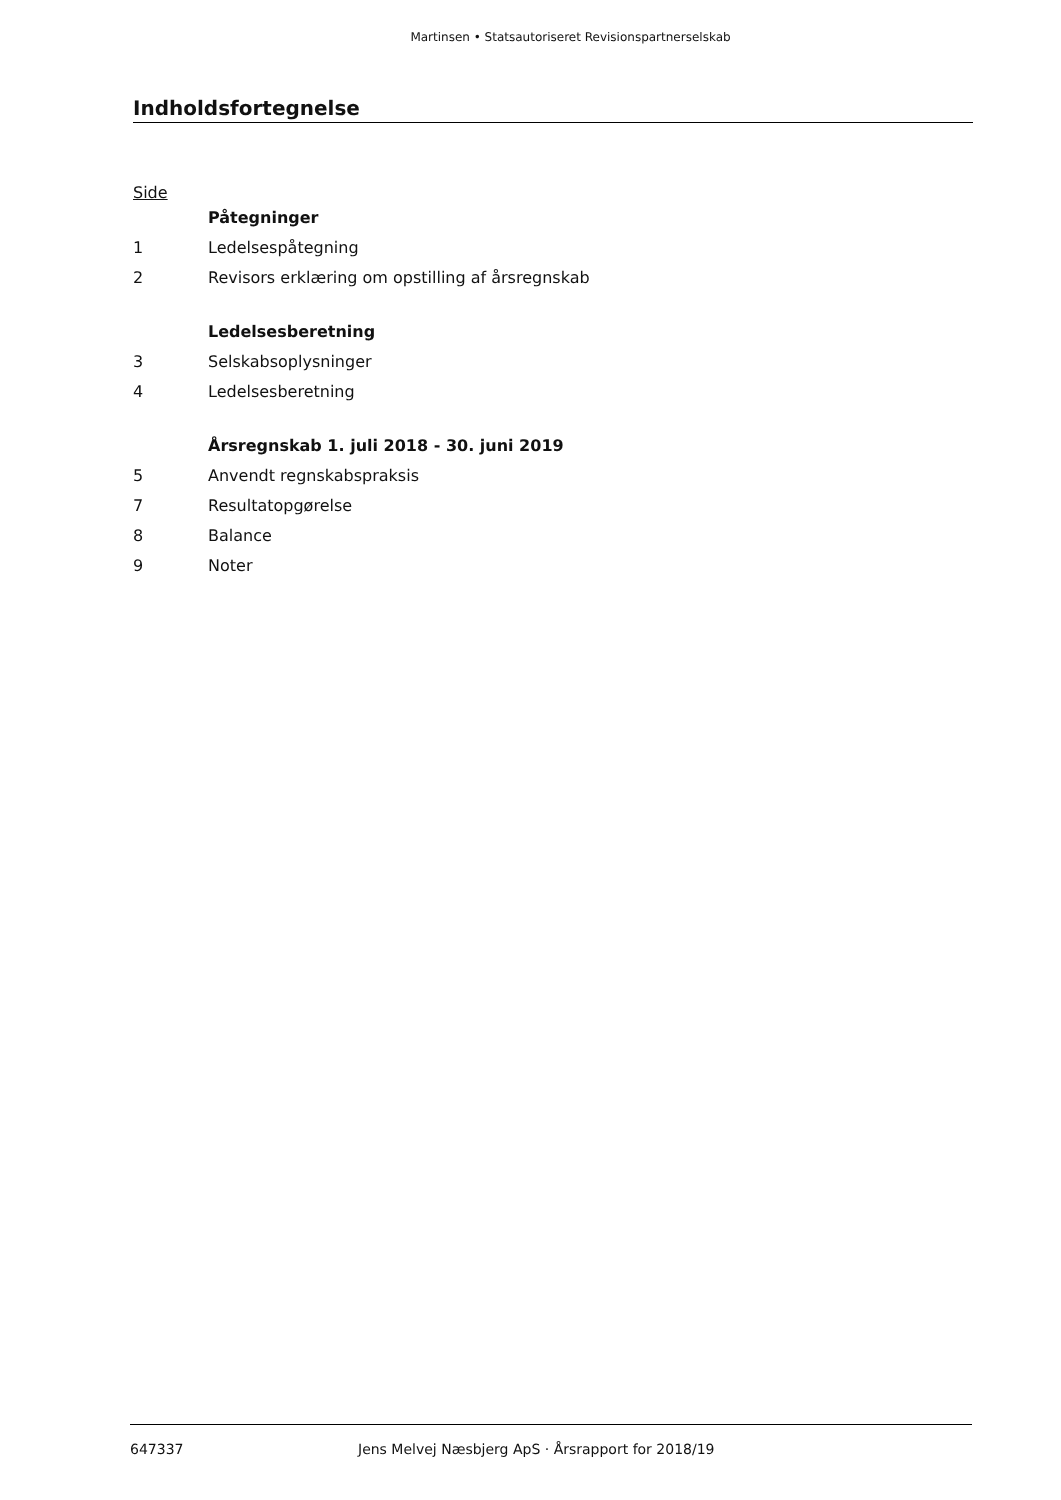Martinsen • Statsautoriseret Revisionspartnerselskab
Indholdsfortegnelse
Side
| | Påtegninger |
| 1 | Ledelsespåtegning |
| 2 | Revisors erklæring om opstilling af årsregnskab |
| | Ledelsesberetning |
| 3 | Selskabsoplysninger |
| 4 | Ledelsesberetning |
| | Årsregnskab 1. juli 2018 - 30. juni 2019 |
| 5 | Anvendt regnskabspraksis |
| 7 | Resultatopgørelse |
| 8 | Balance |
| 9 | Noter |
647337 Jens Melvej Næsbjerg ApS · Årsrapport for 2018/19